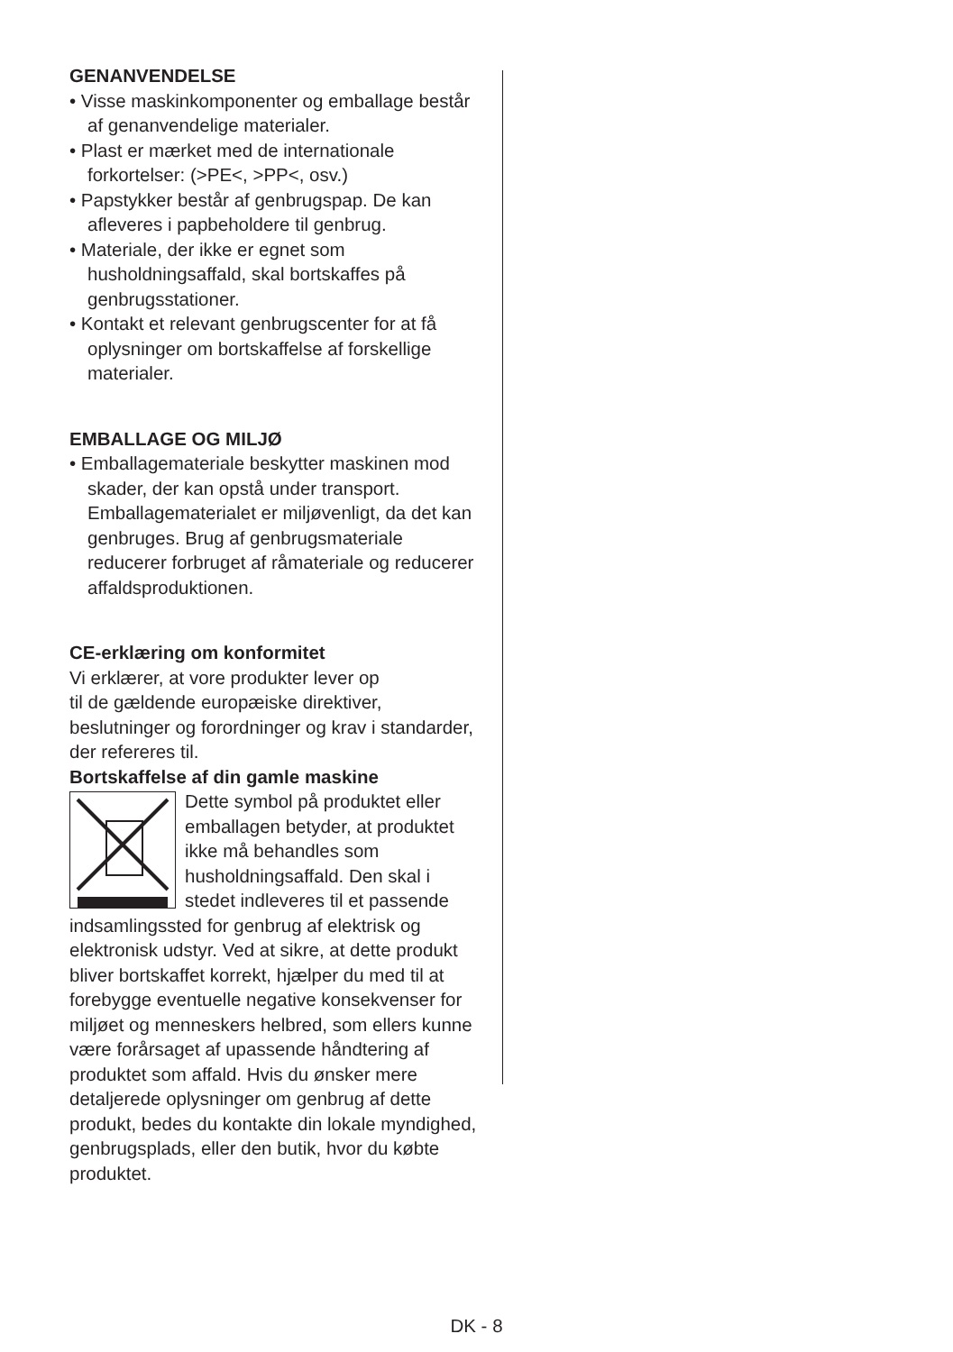GENANVENDELSE
• Visse maskinkomponenter og emballage består af genanvendelige materialer.
• Plast er mærket med de internationale forkortelser: (>PE<, >PP<, osv.)
• Papstykker består af genbrugspap. De kan afleveres i papbeholdere til genbrug.
• Materiale, der ikke er egnet som husholdningsaffald, skal bortskaffes på genbrugsstationer.
• Kontakt et relevant genbrugscenter for at få oplysninger om bortskaffelse af forskellige materialer.
EMBALLAGE OG MILJØ
• Emballagemateriale beskytter maskinen mod skader, der kan opstå under transport. Emballagematerialet er miljøvenligt, da det kan genbruges. Brug af genbrugsmateriale reducerer forbruget af råmateriale og reducerer affaldsproduktionen.
CE-erklæring om konformitet
Vi erklærer, at vore produkter lever op
til de gældende europæiske direktiver, beslutninger og forordninger og krav i standarder, der refereres til.
Bortskaffelse af din gamle maskine
Dette symbol på produktet eller emballagen betyder, at produktet ikke må behandles som husholdningsaffald. Den skal i stedet indleveres til et passende indsamlingssted for genbrug af elektrisk og elektronisk udstyr. Ved at sikre, at dette produkt bliver bortskaffet korrekt, hjælper du med til at forebygge eventuelle negative konsekvenser for miljøet og menneskers helbred, som ellers kunne være forårsaget af upassende håndtering af produktet som affald. Hvis du ønsker mere detaljerede oplysninger om genbrug af dette produkt, bedes du kontakte din lokale myndighed, genbrugsplads, eller den butik, hvor du købte produktet.
DK - 8